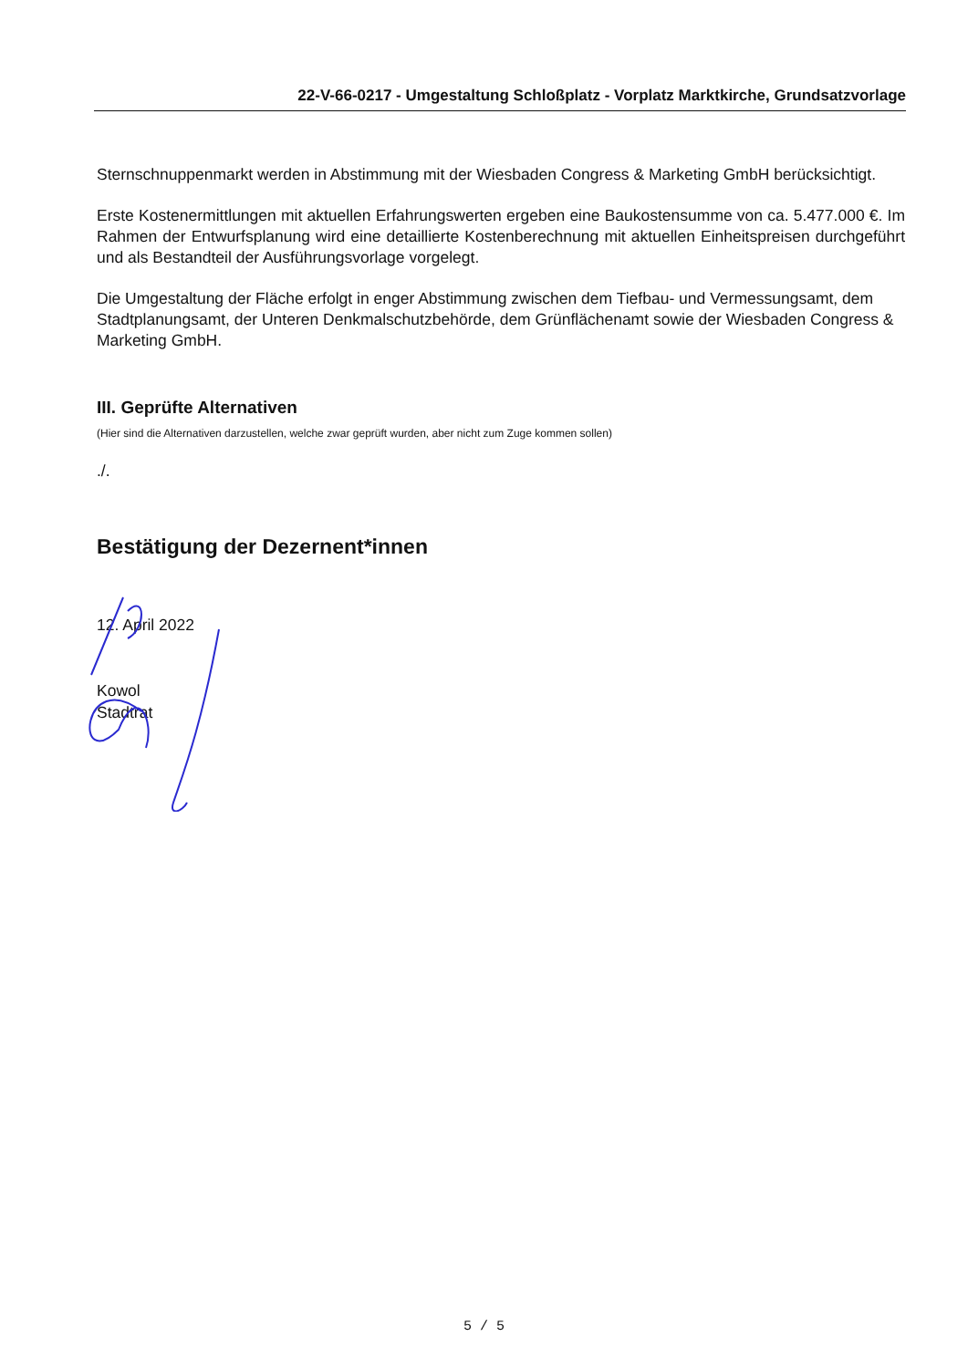22-V-66-0217 - Umgestaltung Schloßplatz - Vorplatz Marktkirche, Grundsatzvorlage
Sternschnuppenmarkt werden in Abstimmung mit der Wiesbaden Congress & Marketing GmbH berücksichtigt.
Erste Kostenermittlungen mit aktuellen Erfahrungswerten ergeben eine Baukostensumme von ca. 5.477.000 €. Im Rahmen der Entwurfsplanung wird eine detaillierte Kostenberechnung mit aktuellen Einheitspreisen durchgeführt und als Bestandteil der Ausführungsvorlage vorgelegt.
Die Umgestaltung der Fläche erfolgt in enger Abstimmung zwischen dem Tiefbau- und Vermessungsamt, dem Stadtplanungsamt, der Unteren Denkmalschutzbehörde, dem Grünflächenamt sowie der Wiesbaden Congress & Marketing GmbH.
III. Geprüfte Alternativen
(Hier sind die Alternativen darzustellen, welche zwar geprüft wurden, aber nicht zum Zuge kommen sollen)
./.
Bestätigung der Dezernent*innen
12. April 2022
Kowol
Stadtrat
5 / 5